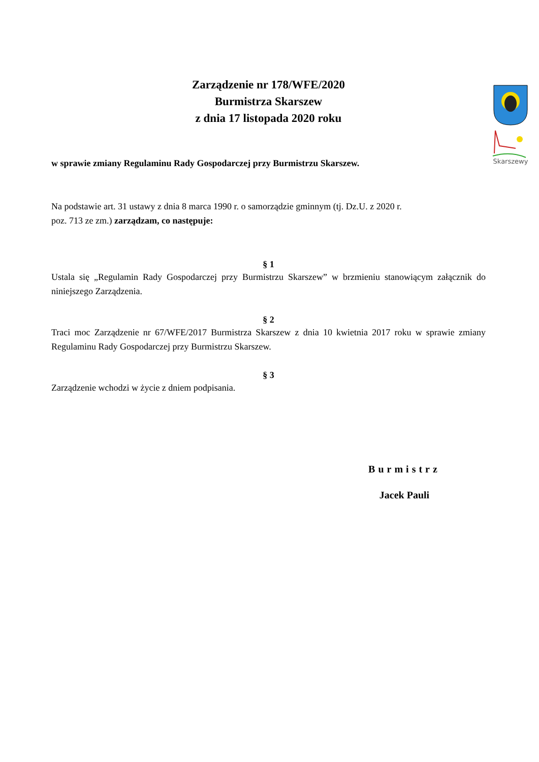Skarszewy
Zarządzenie nr 178/WFE/2020
Burmistrza Skarszew
z dnia 17 listopada 2020 roku
w sprawie zmiany Regulaminu Rady Gospodarczej przy Burmistrzu Skarszew.
Na podstawie art. 31 ustawy z dnia 8 marca 1990 r. o samorządzie gminnym (tj. Dz.U. z 2020 r.
poz. 713 ze zm.) zarządzam, co następuje:
§ 1
Ustala się „Regulamin Rady Gospodarczej przy Burmistrzu Skarszew” w brzmieniu stanowiącym załącznik do niniejszego Zarządzenia.
§ 2
Traci moc Zarządzenie nr 67/WFE/2017 Burmistrza Skarszew z dnia 10 kwietnia 2017 roku w sprawie zmiany Regulaminu Rady Gospodarczej przy Burmistrzu Skarszew.
§ 3
Zarządzenie wchodzi w życie z dniem podpisania.
Burmistrz
Jacek Pauli